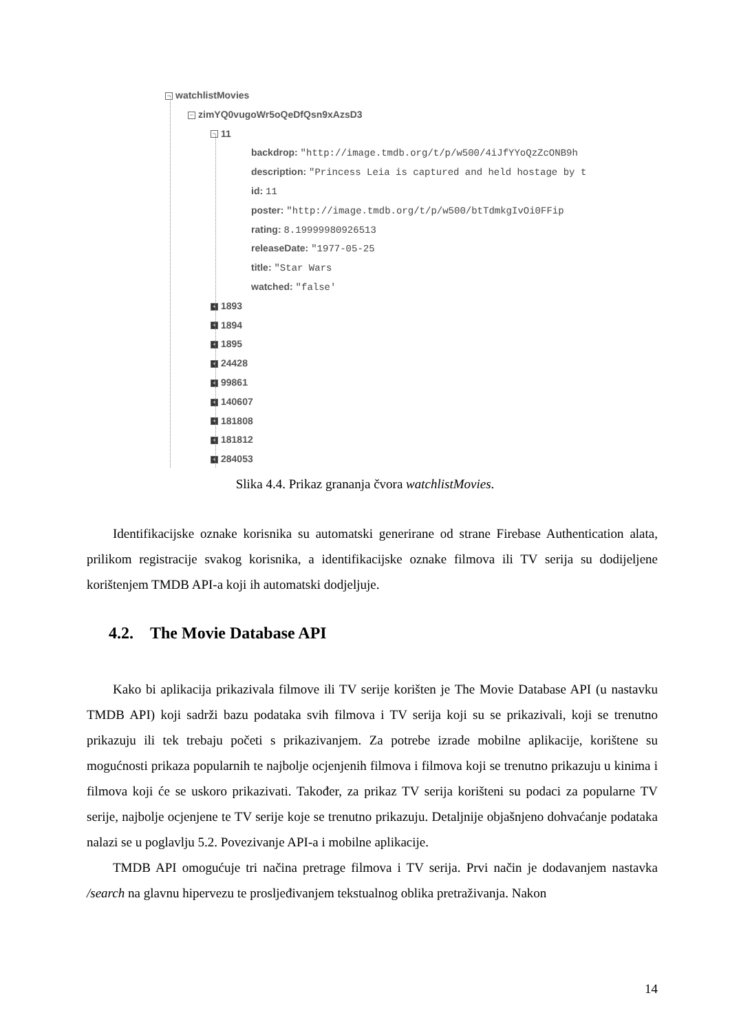− watchlistMovies
− zimYQ0vugoWr5oQeDfQsn9xAzsD3
− 11
backdrop: "http://image.tmdb.org/t/p/w500/4iJfYYoQzZcONB9h
description: "Princess Leia is captured and held hostage by t
id: 11
poster: "http://image.tmdb.org/t/p/w500/btTdmkgIvOi0FFip
rating: 8.19999980926513
releaseDate: "1977-05-25
title: "Star Wars
watched: "false'
+ 1893
+ 1894
+ 1895
+ 24428
+ 99861
+ 140607
+ 181808
+ 181812
+ 284053
Slika 4.4. Prikaz grananja čvora watchlistMovies.
Identifikacijske oznake korisnika su automatski generirane od strane Firebase Authentication alata, prilikom registracije svakog korisnika, a identifikacijske oznake filmova ili TV serija su dodijeljene korištenjem TMDB API-a koji ih automatski dodjeljuje.
4.2. The Movie Database API
Kako bi aplikacija prikazivala filmove ili TV serije korišten je The Movie Database API (u nastavku TMDB API) koji sadrži bazu podataka svih filmova i TV serija koji su se prikazivali, koji se trenutno prikazuju ili tek trebaju početi s prikazivanjem. Za potrebe izrade mobilne aplikacije, korištene su mogućnosti prikaza popularnih te najbolje ocjenjenih filmova i filmova koji se trenutno prikazuju u kinima i filmova koji će se uskoro prikazivati. Također, za prikaz TV serija korišteni su podaci za popularne TV serije, najbolje ocjenjene te TV serije koje se trenutno prikazuju. Detaljnije objašnjeno dohvaćanje podataka nalazi se u poglavlju 5.2. Povezivanje API-a i mobilne aplikacije.
TMDB API omogućuje tri načina pretrage filmova i TV serija. Prvi način je dodavanjem nastavka /search na glavnu hipervezu te prosljeđivanjem tekstualnog oblika pretraživanja. Nakon
14